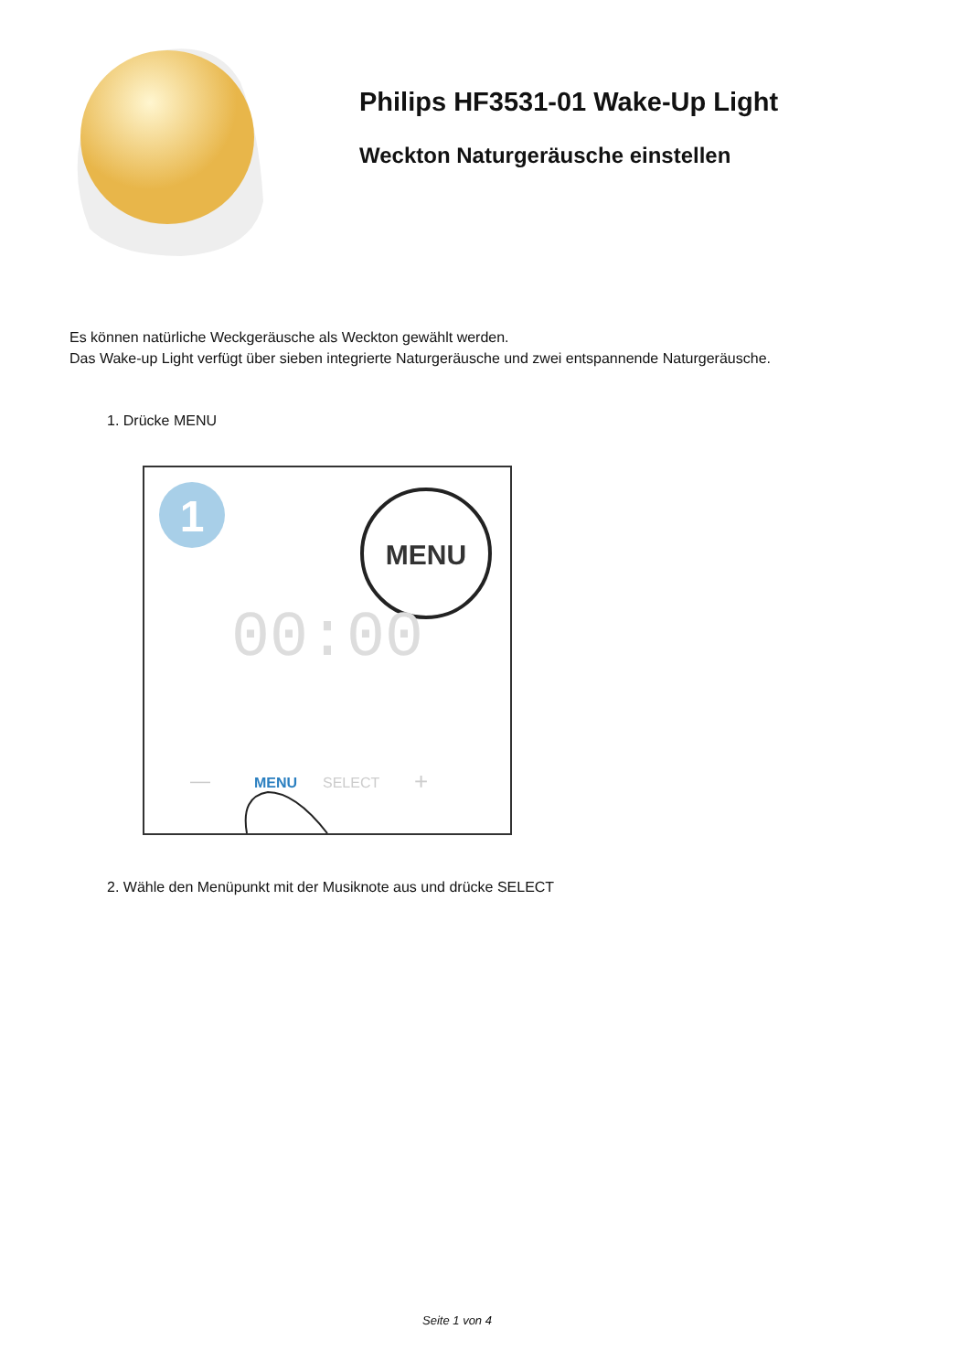Philips HF3531-01 Wake-Up Light
Weckton Naturgeräusche einstellen
Es können natürliche Weckgeräusche als Weckton gewählt werden.
Das Wake-up Light verfügt über sieben integrierte Naturgeräusche und zwei entspannende Naturgeräusche.
1. Drücke MENU
1
MENU
00:00
MENU
SELECT
—
+
2. Wähle den Menüpunkt mit der Musiknote aus und drücke SELECT
Seite 1 von 4